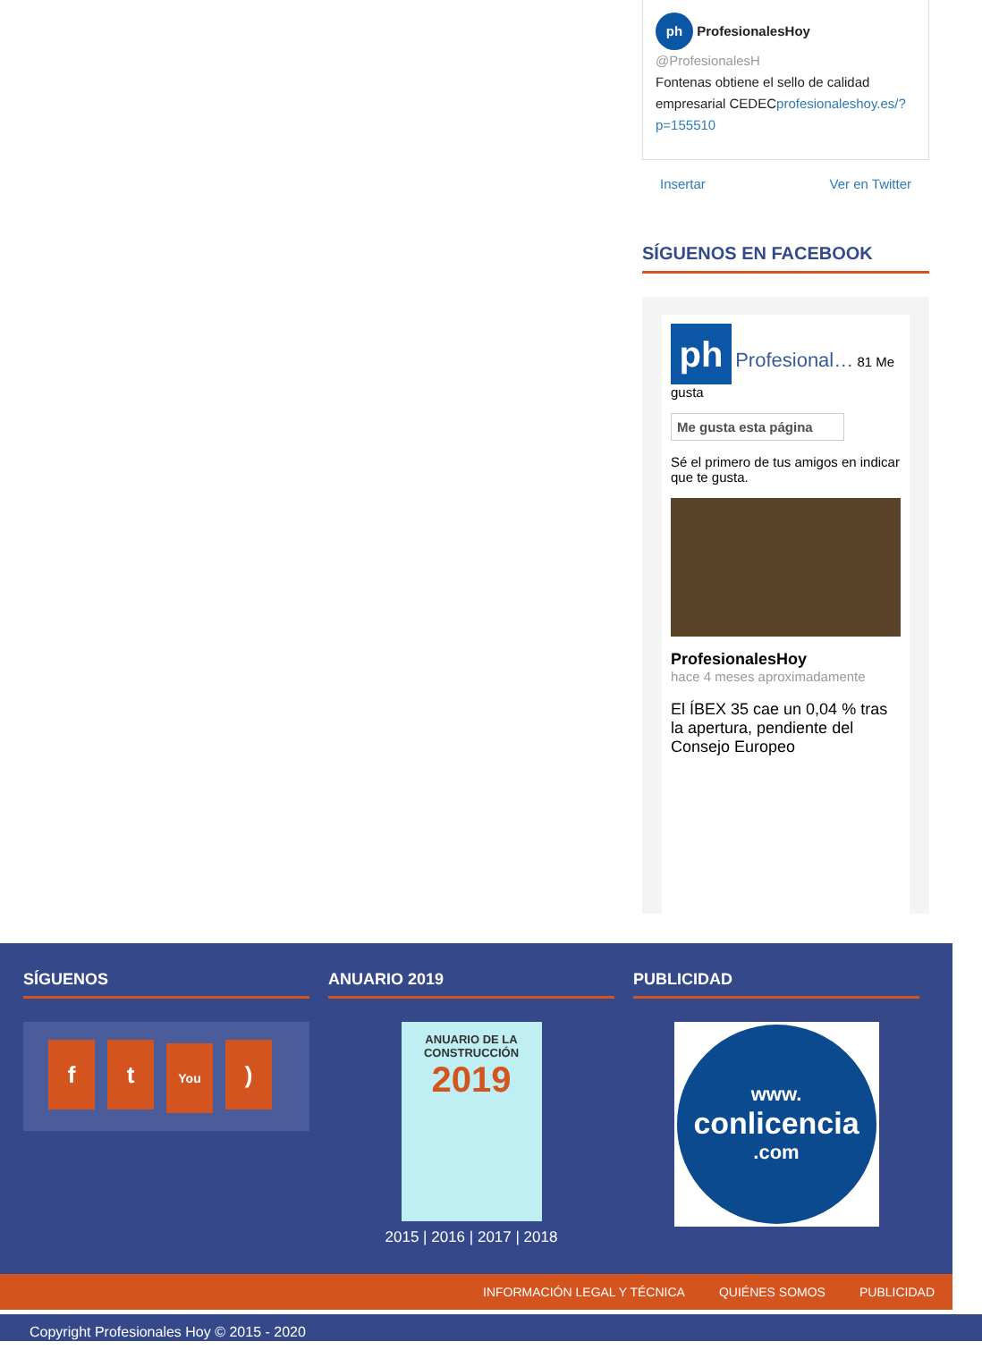ph ProfesionalesHoy @ProfesionalesH
Fontenas obtiene el sello de calidad empresarial CEDECprofesionaleshoy.es/?p=155510
Insertar Ver en Twitter
SÍGUENOS EN FACEBOOK
ph Profesional… 81 Me gusta
Me gusta esta página
Sé el primero de tus amigos en indicar que te gusta.
ProfesionalesHoy
hace 4 meses aproximadamente
El ÍBEX 35 cae un 0,04 % tras la apertura, pendiente del Consejo Europeo
SÍGUENOS
ft You
)
ANUARIO 2019
ANUARIO DE LA CONSTRUCCIÓN
2019
2015 | 2016 | 2017 | 2018
PUBLICIDAD
www.
conlicencia
.com
INFORMACIÓN LEGAL Y TÉCNICA QUIÉNES SOMOS PUBLICIDAD
Copyright Profesionales Hoy © 2015 - 2020